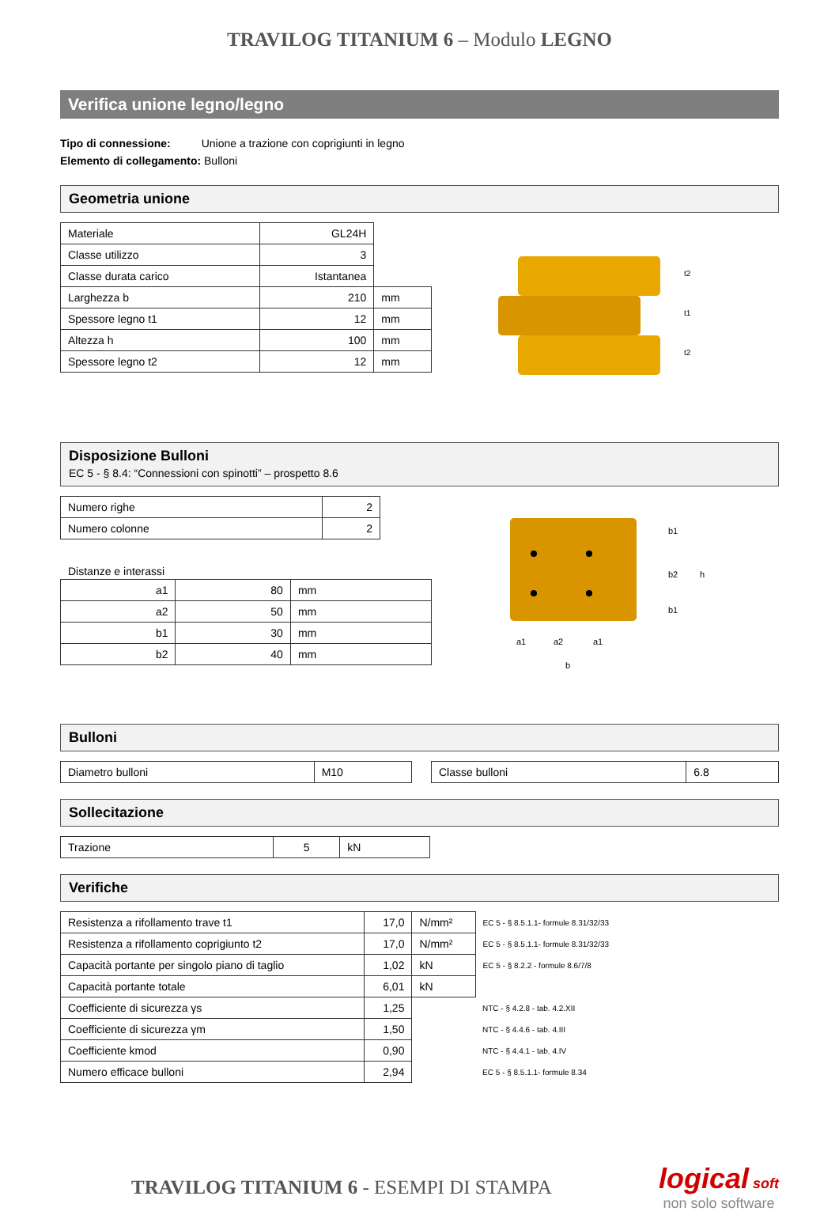TRAVILOG TITANIUM 6 – Modulo LEGNO
Verifica unione legno/legno
Tipo di connessione: Unione a trazione con coprigiunti in legno
Elemento di collegamento: Bulloni
Geometria unione
| Materiale | GL24H | |
| Classe utilizzo | 3 | |
| Classe durata carico | Istantanea | |
| Larghezza b | 210 | mm |
| Spessore legno t1 | 12 | mm |
| Altezza h | 100 | mm |
| Spessore legno t2 | 12 | mm |
t2
t1
t2
Disposizione Bulloni
EC 5 - § 8.4: “Connessioni con spinotti” – prospetto 8.6
| Numero righe | 2 |
| Numero colonne | 2 |
Distanze e interassi
| a1 | 80 | mm |
| a2 | 50 | mm |
| b1 | 30 | mm |
| b2 | 40 | mm |
b1
b2
h
b1
a1
a2
a1
b
Bulloni
| Diametro bulloni | M10 |
| Classe bulloni | 6.8 |
Sollecitazione
| Trazione | 5 | kN |
Verifiche
| Resistenza a rifollamento trave t1 | 17,0 | N/mm² | EC 5 - § 8.5.1.1- formule 8.31/32/33 |
| Resistenza a rifollamento coprigiunto t2 | 17,0 | N/mm² | EC 5 - § 8.5.1.1- formule 8.31/32/33 |
| Capacità portante per singolo piano di taglio | 1,02 | kN | EC 5 - § 8.2.2 - formule 8.6/7/8 |
| Capacità portante totale | 6,01 | kN | |
| Coefficiente di sicurezza γs | 1,25 | | NTC - § 4.2.8 - tab. 4.2.XII |
| Coefficiente di sicurezza γm | 1,50 | | NTC - § 4.4.6 - tab. 4.III |
| Coefficiente kmod | 0,90 | | NTC - § 4.4.1 - tab. 4.IV |
| Numero efficace bulloni | 2,94 | | EC 5 - § 8.5.1.1- formule 8.34 |
TRAVILOG TITANIUM 6 - ESEMPI DI STAMPA
logical soft
non solo software